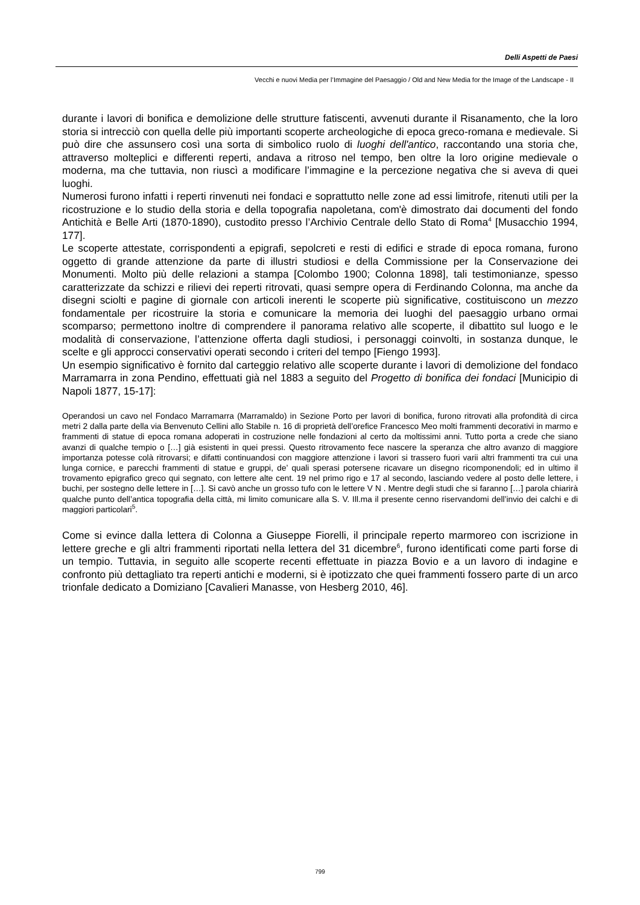Delli Aspetti de Paesi
Vecchi e nuovi Media per l’Immagine del Paesaggio / Old and New Media for the Image of the Landscape - II
durante i lavori di bonifica e demolizione delle strutture fatiscenti, avvenuti durante il Risanamento, che la loro storia si intrecciò con quella delle più importanti scoperte archeologiche di epoca greco-romana e medievale. Si può dire che assunsero così una sorta di simbolico ruolo di luoghi dell'antico, raccontando una storia che, attraverso molteplici e differenti reperti, andava a ritroso nel tempo, ben oltre la loro origine medievale o moderna, ma che tuttavia, non riuscì a modificare l’immagine e la percezione negativa che si aveva di quei luoghi.
Numerosi furono infatti i reperti rinvenuti nei fondaci e soprattutto nelle zone ad essi limitrofe, ritenuti utili per la ricostruzione e lo studio della storia e della topografia napoletana, com'è dimostrato dai documenti del fondo Antichità e Belle Arti (1870-1890), custodito presso l’Archivio Centrale dello Stato di Roma<sup>4</sup> [Musacchio 1994, 177].
Le scoperte attestate, corrispondenti a epigrafi, sepolcreti e resti di edifici e strade di epoca romana, furono oggetto di grande attenzione da parte di illustri studiosi e della Commissione per la Conservazione dei Monumenti. Molto più delle relazioni a stampa [Colombo 1900; Colonna 1898], tali testimonianze, spesso caratterizzate da schizzi e rilievi dei reperti ritrovati, quasi sempre opera di Ferdinando Colonna, ma anche da disegni sciolti e pagine di giornale con articoli inerenti le scoperte più significative, costituiscono un mezzo fondamentale per ricostruire la storia e comunicare la memoria dei luoghi del paesaggio urbano ormai scomparso; permettono inoltre di comprendere il panorama relativo alle scoperte, il dibattito sul luogo e le modalità di conservazione, l’attenzione offerta dagli studiosi, i personaggi coinvolti, in sostanza dunque, le scelte e gli approcci conservativi operati secondo i criteri del tempo [Fiengo 1993].
Un esempio significativo è fornito dal carteggio relativo alle scoperte durante i lavori di demolizione del fondaco Marramarra in zona Pendino, effettuati già nel 1883 a seguito del Progetto di bonifica dei fondaci [Municipio di Napoli 1877, 15-17]:
Operandosi un cavo nel Fondaco Marramarra (Marramaldo) in Sezione Porto per lavori di bonifica, furono ritrovati alla profondità di circa metri 2 dalla parte della via Benvenuto Cellini allo Stabile n. 16 di proprietà dell’orefice Francesco Meo molti frammenti decorativi in marmo e frammenti di statue di epoca romana adoperati in costruzione nelle fondazioni al certo da moltissimi anni. Tutto porta a crede che siano avanzi di qualche tempio o […] già esistenti in quei pressi. Questo ritrovamento fece nascere la speranza che altro avanzo di maggiore importanza potesse colà ritrovarsi; e difatti continuandosi con maggiore attenzione i lavori si trassero fuori varii altri frammenti tra cui una lunga cornice, e parecchi frammenti di statue e gruppi, de’ quali sperasi potersene ricavare un disegno ricomponendoli; ed in ultimo il trovamento epigrafico greco qui segnato, con lettere alte cent. 19 nel primo rigo e 17 al secondo, lasciando vedere al posto delle lettere, i buchi, per sostegno delle lettere in […]. Si cavò anche un grosso tufo con le lettere V N . Mentre degli studi che si faranno […] parola chiarirà qualche punto dell’antica topografia della città, mi limito comunicare alla S. V. Ill.ma il presente cenno riservandomi dell’invio dei calchi e di maggiori particolari<sup>5</sup>.
Come si evince dalla lettera di Colonna a Giuseppe Fiorelli, il principale reperto marmoreo con iscrizione in lettere greche e gli altri frammenti riportati nella lettera del 31 dicembre<sup>6</sup>, furono identificati come parti forse di un tempio. Tuttavia, in seguito alle scoperte recenti effettuate in piazza Bovio e a un lavoro di indagine e confronto più dettagliato tra reperti antichi e moderni, si è ipotizzato che quei frammenti fossero parte di un arco trionfale dedicato a Domiziano [Cavalieri Manasse, von Hesberg 2010, 46].
799